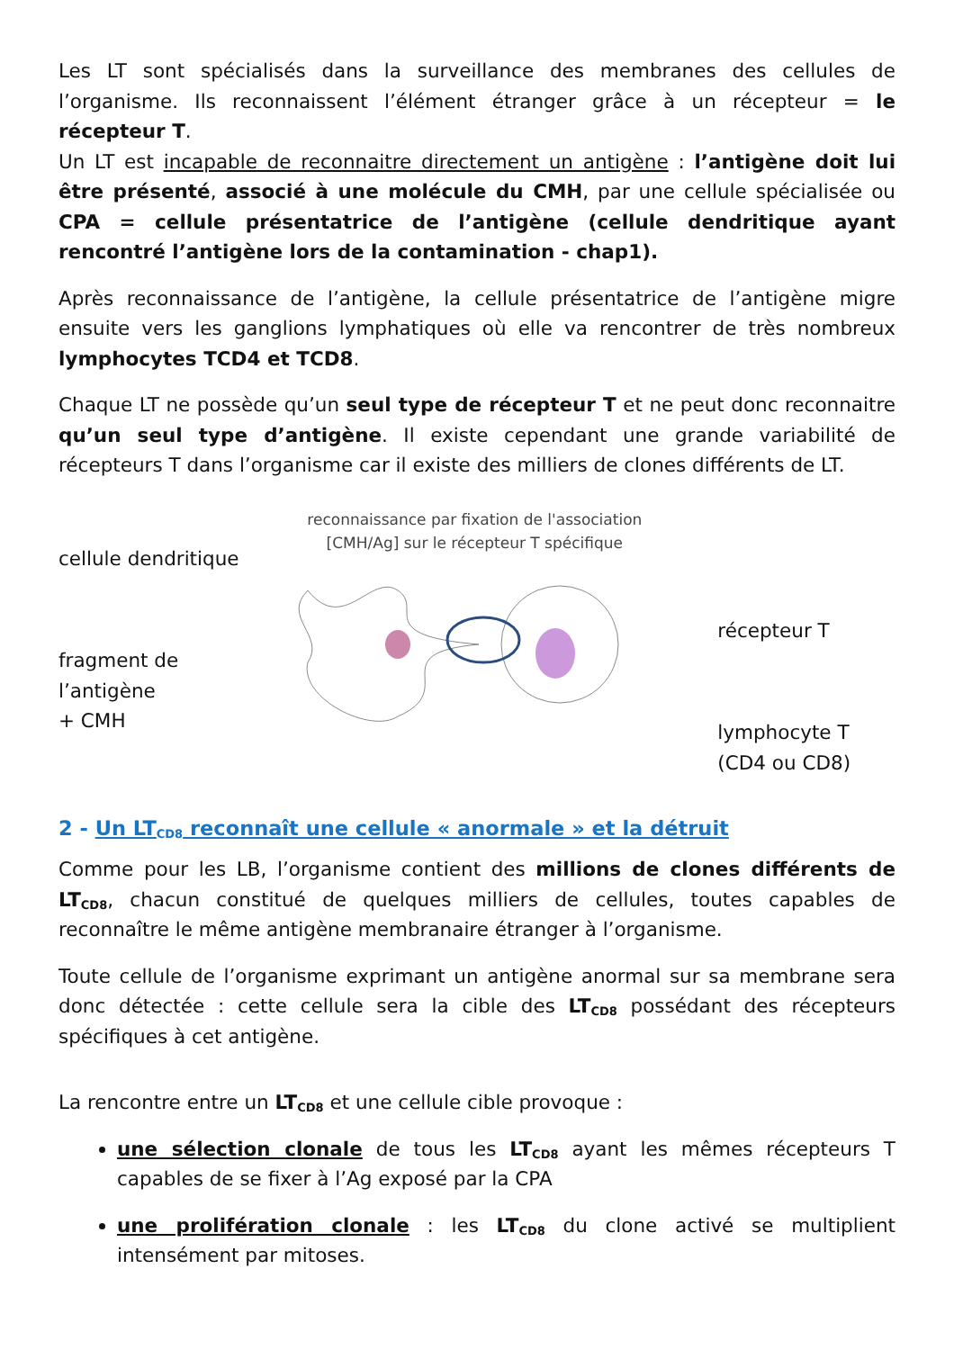Les LT sont spécialisés dans la surveillance des membranes des cellules de l’organisme. Ils reconnaissent l’élément étranger grâce à un récepteur = le récepteur T.
Un LT est incapable de reconnaitre directement un antigène : l’antigène doit lui être présenté, associé à une molécule du CMH, par une cellule spécialisée ou CPA = cellule présentatrice de l’antigène (cellule dendritique ayant rencontré l’antigène lors de la contamination - chap1).
Après reconnaissance de l’antigène, la cellule présentatrice de l’antigène migre ensuite vers les ganglions lymphatiques où elle va rencontrer de très nombreux lymphocytes TCD4 et TCD8.
Chaque LT ne possède qu’un seul type de récepteur T et ne peut donc reconnaitre qu’un seul type d’antigène. Il existe cependant une grande variabilité de récepteurs T dans l’organisme car il existe des milliers de clones différents de LT.
cellule dendritique
fragment de l’antigène
+ CMH
reconnaissance par fixation de l'association
[CMH/Ag] sur le récepteur T spécifique
récepteur T
lymphocyte T
(CD4 ou CD8)
2 - Un LT<sub>CD8</sub> reconnaît une cellule « anormale » et la détruit
Comme pour les LB, l’organisme contient des millions de clones différents de LT<sub>CD8</sub>, chacun constitué de quelques milliers de cellules, toutes capables de reconnaître le même antigène membranaire étranger à l’organisme.
Toute cellule de l’organisme exprimant un antigène anormal sur sa membrane sera donc détectée : cette cellule sera la cible des LT<sub>CD8</sub> possédant des récepteurs spécifiques à cet antigène.
La rencontre entre un LT<sub>CD8</sub> et une cellule cible provoque :
une sélection clonale de tous les LT<sub>CD8</sub> ayant les mêmes récepteurs T capables de se fixer à l’Ag exposé par la CPA
une prolifération clonale : les LT<sub>CD8</sub> du clone activé se multiplient intensément par mitoses.